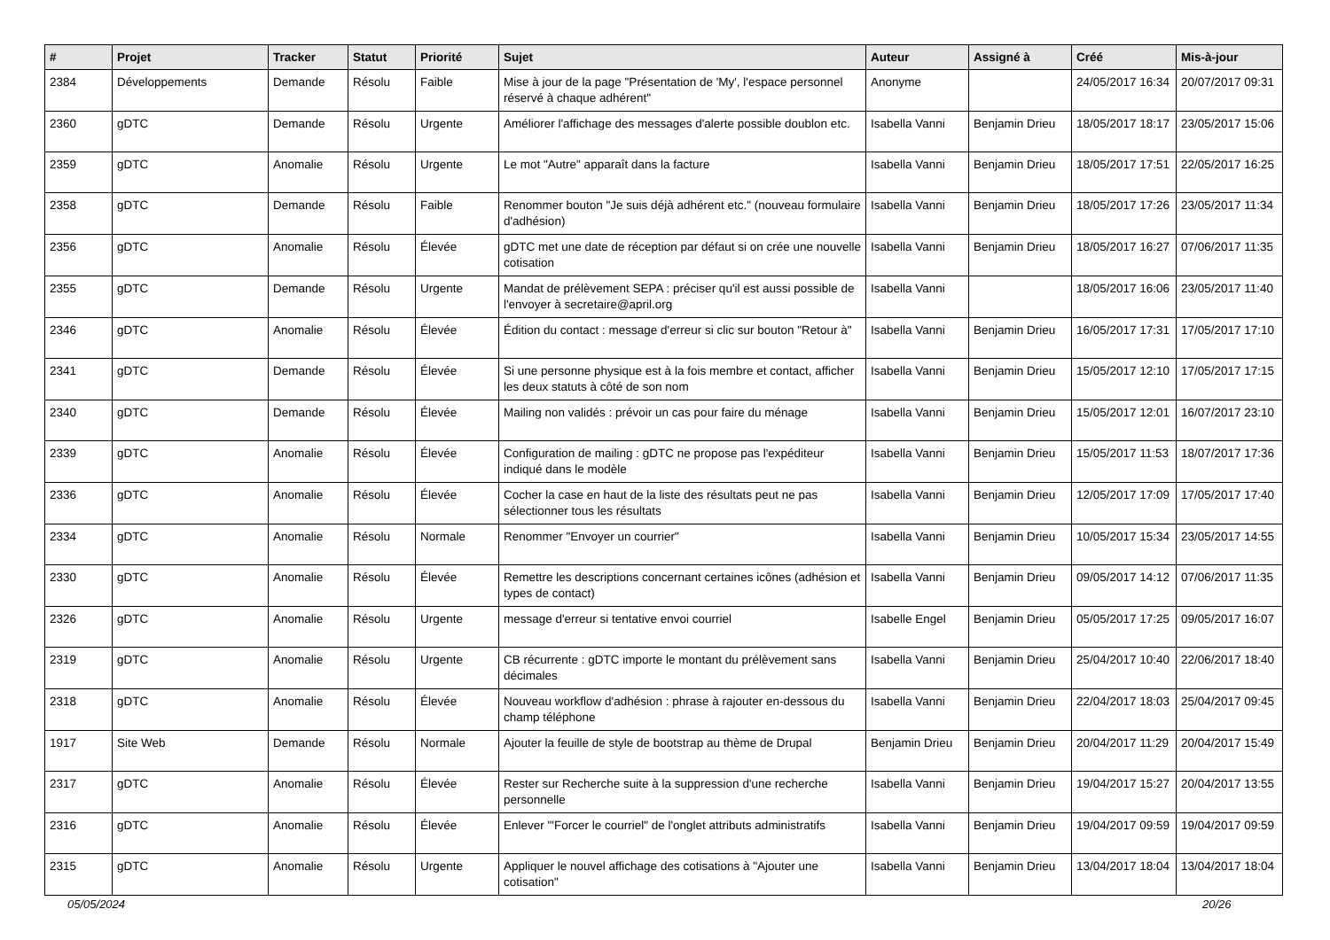| # | Projet | Tracker | Statut | Priorité | Sujet | Auteur | Assigné à | Créé | Mis-à-jour |
| --- | --- | --- | --- | --- | --- | --- | --- | --- | --- |
| 2384 | Développements | Demande | Résolu | Faible | Mise à jour de la page "Présentation de 'My', l'espace personnel réservé à chaque adhérent" | Anonyme | | 24/05/2017 16:34 | 20/07/2017 09:31 |
| 2360 | gDTC | Demande | Résolu | Urgente | Améliorer l'affichage des messages d'alerte possible doublon etc. | Isabella Vanni | Benjamin Drieu | 18/05/2017 18:17 | 23/05/2017 15:06 |
| 2359 | gDTC | Anomalie | Résolu | Urgente | Le mot "Autre" apparaît dans la facture | Isabella Vanni | Benjamin Drieu | 18/05/2017 17:51 | 22/05/2017 16:25 |
| 2358 | gDTC | Demande | Résolu | Faible | Renommer bouton "Je suis déjà adhérent etc." (nouveau formulaire d'adhésion) | Isabella Vanni | Benjamin Drieu | 18/05/2017 17:26 | 23/05/2017 11:34 |
| 2356 | gDTC | Anomalie | Résolu | Élevée | gDTC met une date de réception par défaut si on crée une nouvelle cotisation | Isabella Vanni | Benjamin Drieu | 18/05/2017 16:27 | 07/06/2017 11:35 |
| 2355 | gDTC | Demande | Résolu | Urgente | Mandat de prélèvement SEPA : préciser qu'il est aussi possible de l'envoyer à secretaire@april.org | Isabella Vanni | | 18/05/2017 16:06 | 23/05/2017 11:40 |
| 2346 | gDTC | Anomalie | Résolu | Élevée | Édition du contact : message d'erreur si clic sur bouton "Retour à" | Isabella Vanni | Benjamin Drieu | 16/05/2017 17:31 | 17/05/2017 17:10 |
| 2341 | gDTC | Demande | Résolu | Élevée | Si une personne physique est à la fois membre et contact, afficher les deux statuts à côté de son nom | Isabella Vanni | Benjamin Drieu | 15/05/2017 12:10 | 17/05/2017 17:15 |
| 2340 | gDTC | Demande | Résolu | Élevée | Mailing non validés : prévoir un cas pour faire du ménage | Isabella Vanni | Benjamin Drieu | 15/05/2017 12:01 | 16/07/2017 23:10 |
| 2339 | gDTC | Anomalie | Résolu | Élevée | Configuration de mailing : gDTC ne propose pas l'expéditeur indiqué dans le modèle | Isabella Vanni | Benjamin Drieu | 15/05/2017 11:53 | 18/07/2017 17:36 |
| 2336 | gDTC | Anomalie | Résolu | Élevée | Cocher la case en haut de la liste des résultats peut ne pas sélectionner tous les résultats | Isabella Vanni | Benjamin Drieu | 12/05/2017 17:09 | 17/05/2017 17:40 |
| 2334 | gDTC | Anomalie | Résolu | Normale | Renommer "Envoyer un courrier" | Isabella Vanni | Benjamin Drieu | 10/05/2017 15:34 | 23/05/2017 14:55 |
| 2330 | gDTC | Anomalie | Résolu | Élevée | Remettre les descriptions concernant certaines icônes (adhésion et types de contact) | Isabella Vanni | Benjamin Drieu | 09/05/2017 14:12 | 07/06/2017 11:35 |
| 2326 | gDTC | Anomalie | Résolu | Urgente | message d'erreur si tentative envoi courriel | Isabelle Engel | Benjamin Drieu | 05/05/2017 17:25 | 09/05/2017 16:07 |
| 2319 | gDTC | Anomalie | Résolu | Urgente | CB récurrente : gDTC importe le montant du prélèvement sans décimales | Isabella Vanni | Benjamin Drieu | 25/04/2017 10:40 | 22/06/2017 18:40 |
| 2318 | gDTC | Anomalie | Résolu | Élevée | Nouveau workflow d'adhésion : phrase à rajouter en-dessous du champ téléphone | Isabella Vanni | Benjamin Drieu | 22/04/2017 18:03 | 25/04/2017 09:45 |
| 1917 | Site Web | Demande | Résolu | Normale | Ajouter la feuille de style de bootstrap au thème de Drupal | Benjamin Drieu | Benjamin Drieu | 20/04/2017 11:29 | 20/04/2017 15:49 |
| 2317 | gDTC | Anomalie | Résolu | Élevée | Rester sur Recherche suite à la suppression d'une recherche personnelle | Isabella Vanni | Benjamin Drieu | 19/04/2017 15:27 | 20/04/2017 13:55 |
| 2316 | gDTC | Anomalie | Résolu | Élevée | Enlever '"Forcer le courriel" de l'onglet attributs administratifs | Isabella Vanni | Benjamin Drieu | 19/04/2017 09:59 | 19/04/2017 09:59 |
| 2315 | gDTC | Anomalie | Résolu | Urgente | Appliquer le nouvel affichage des cotisations à "Ajouter une cotisation" | Isabella Vanni | Benjamin Drieu | 13/04/2017 18:04 | 13/04/2017 18:04 |
05/05/2024 20/26